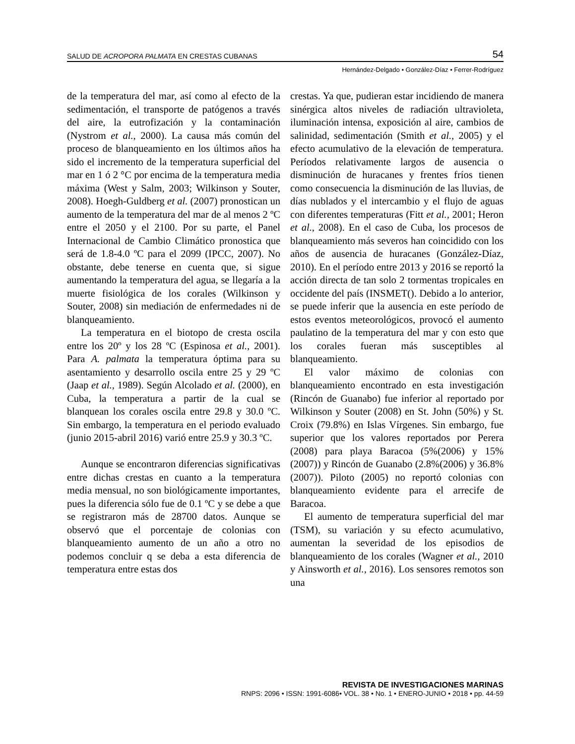SALUD DE ACROPORA PALMATA EN CRESTAS CUBANAS 54
Hernández-Delgado • González-Díaz • Ferrer-Rodríguez
de la temperatura del mar, así como al efecto de la sedimentación, el transporte de patógenos a través del aire, la eutrofización y la contaminación (Nystrom et al., 2000). La causa más común del proceso de blanqueamiento en los últimos años ha sido el incremento de la temperatura superficial del mar en 1 ó 2 °C por encima de la temperatura media máxima (West y Salm, 2003; Wilkinson y Souter, 2008). Hoegh-Guldberg et al. (2007) pronostican un aumento de la temperatura del mar de al menos 2 ºC entre el 2050 y el 2100. Por su parte, el Panel Internacional de Cambio Climático pronostica que será de 1.8-4.0 ºC para el 2099 (IPCC, 2007). No obstante, debe tenerse en cuenta que, si sigue aumentando la temperatura del agua, se llegaría a la muerte fisiológica de los corales (Wilkinson y Souter, 2008) sin mediación de enfermedades ni de blanqueamiento.
La temperatura en el biotopo de cresta oscila entre los 20º y los 28 ºC (Espinosa et al., 2001). Para A. palmata la temperatura óptima para su asentamiento y desarrollo oscila entre 25 y 29 ºC (Jaap et al., 1989). Según Alcolado et al. (2000), en Cuba, la temperatura a partir de la cual se blanquean los corales oscila entre 29.8 y 30.0 ºC. Sin embargo, la temperatura en el periodo evaluado (junio 2015-abril 2016) varió entre 25.9 y 30.3 ºC.
Aunque se encontraron diferencias significativas entre dichas crestas en cuanto a la temperatura media mensual, no son biológicamente importantes, pues la diferencia sólo fue de 0.1 ºC y se debe a que se registraron más de 28700 datos. Aunque se observó que el porcentaje de colonias con blanqueamiento aumento de un año a otro no podemos concluir q se deba a esta diferencia de temperatura entre estas dos
crestas. Ya que, pudieran estar incidiendo de manera sinérgica altos niveles de radiación ultravioleta, iluminación intensa, exposición al aire, cambios de salinidad, sedimentación (Smith et al., 2005) y el efecto acumulativo de la elevación de temperatura. Períodos relativamente largos de ausencia o disminución de huracanes y frentes fríos tienen como consecuencia la disminución de las lluvias, de días nublados y el intercambio y el flujo de aguas con diferentes temperaturas (Fitt et al., 2001; Heron et al., 2008). En el caso de Cuba, los procesos de blanqueamiento más severos han coincidido con los años de ausencia de huracanes (González-Díaz, 2010). En el período entre 2013 y 2016 se reportó la acción directa de tan solo 2 tormentas tropicales en occidente del país (INSMET(). Debido a lo anterior, se puede inferir que la ausencia en este período de estos eventos meteorológicos, provocó el aumento paulatino de la temperatura del mar y con esto que los corales fueran más susceptibles al blanqueamiento.
El valor máximo de colonias con blanqueamiento encontrado en esta investigación (Rincón de Guanabo) fue inferior al reportado por Wilkinson y Souter (2008) en St. John (50%) y St. Croix (79.8%) en Islas Vírgenes. Sin embargo, fue superior que los valores reportados por Perera (2008) para playa Baracoa (5%(2006) y 15%(2007)) y Rincón de Guanabo (2.8%(2006) y 36.8% (2007)). Piloto (2005) no reportó colonias con blanqueamiento evidente para el arrecife de Baracoa.
El aumento de temperatura superficial del mar (TSM), su variación y su efecto acumulativo, aumentan la severidad de los episodios de blanqueamiento de los corales (Wagner et al., 2010 y Ainsworth et al., 2016). Los sensores remotos son una
REVISTA DE INVESTIGACIONES MARINAS
RNPS: 2096 • ISSN: 1991-6086• VOL. 38 • No. 1 • ENERO-JUNIO • 2018 • pp. 44-59